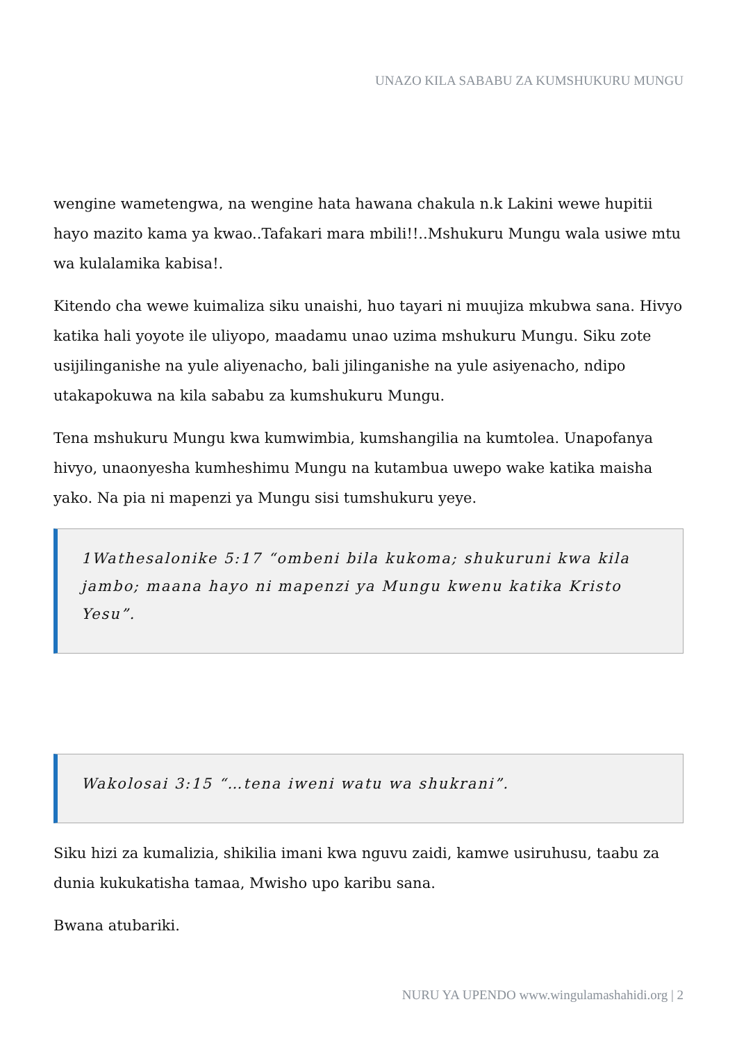UNAZO KILA SABABU ZA KUMSHUKURU MUNGU
wengine wametengwa, na wengine hata hawana chakula n.k Lakini wewe hupitii hayo mazito kama ya kwao..Tafakari mara mbili!!..Mshukuru Mungu wala usiwe mtu wa kulalamika kabisa!.
Kitendo cha wewe kuimaliza siku unaishi, huo tayari ni muujiza mkubwa sana. Hivyo katika hali yoyote ile uliyopo, maadamu unao uzima mshukuru Mungu. Siku zote usijilinganishe na yule aliyenacho, bali jilinganishe na yule asiyenacho, ndipo utakapokuwa na kila sababu za kumshukuru Mungu.
Tena mshukuru Mungu kwa kumwimbia, kumshangilia na kumtolea. Unapofanya hivyo, unaonyesha kumheshimu Mungu na kutambua uwepo wake katika maisha yako. Na pia ni mapenzi ya Mungu sisi tumshukuru yeye.
1Wathesalonike 5:17 “ombeni bila kukoma; shukuruni kwa kila jambo; maana hayo ni mapenzi ya Mungu kwenu katika Kristo Yesu”.
Wakolosai 3:15 “…tena iweni watu wa shukrani”.
Siku hizi za kumalizia, shikilia imani kwa nguvu zaidi, kamwe usiruhusu, taabu za dunia kukukatisha tamaa, Mwisho upo karibu sana.
Bwana atubariki.
NURU YA UPENDO www.wingulamashahidi.org | 2